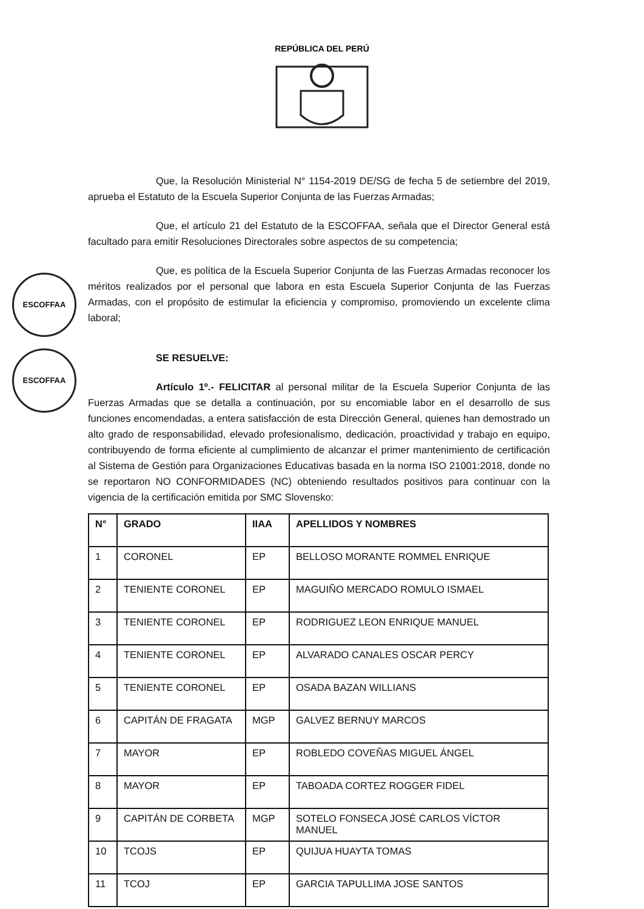REPÚBLICA DEL PERÚ
ESCOFFAA
ESCOFFAA
Que, la Resolución Ministerial N° 1154-2019 DE/SG de fecha 5 de setiembre del 2019, aprueba el Estatuto de la Escuela Superior Conjunta de las Fuerzas Armadas;
Que, el artículo 21 del Estatuto de la ESCOFFAA, señala que el Director General está facultado para emitir Resoluciones Directorales sobre aspectos de su competencia;
Que, es política de la Escuela Superior Conjunta de las Fuerzas Armadas reconocer los méritos realizados por el personal que labora en esta Escuela Superior Conjunta de las Fuerzas Armadas, con el propósito de estimular la eficiencia y compromiso, promoviendo un excelente clima laboral;
SE RESUELVE:
Artículo 1º.- FELICITAR al personal militar de la Escuela Superior Conjunta de las Fuerzas Armadas que se detalla a continuación, por su encomiable labor en el desarrollo de sus funciones encomendadas, a entera satisfacción de esta Dirección General, quienes han demostrado un alto grado de responsabilidad, elevado profesionalismo, dedicación, proactividad y trabajo en equipo, contribuyendo de forma eficiente al cumplimiento de alcanzar el primer mantenimiento de certificación al Sistema de Gestión para Organizaciones Educativas basada en la norma ISO 21001:2018, donde no se reportaron NO CONFORMIDADES (NC) obteniendo resultados positivos para continuar con la vigencia de la certificación emitida por SMC Slovensko:
| N° | GRADO | IIAA | APELLIDOS Y NOMBRES |
| --- | --- | --- | --- |
| 1 | CORONEL | EP | BELLOSO MORANTE ROMMEL ENRIQUE |
| 2 | TENIENTE CORONEL | EP | MAGUIÑO MERCADO ROMULO ISMAEL |
| 3 | TENIENTE CORONEL | EP | RODRIGUEZ LEON ENRIQUE MANUEL |
| 4 | TENIENTE CORONEL | EP | ALVARADO CANALES OSCAR PERCY |
| 5 | TENIENTE CORONEL | EP | OSADA BAZAN WILLIANS |
| 6 | CAPITÁN DE FRAGATA | MGP | GALVEZ BERNUY MARCOS |
| 7 | MAYOR | EP | ROBLEDO COVEÑAS MIGUEL ÁNGEL |
| 8 | MAYOR | EP | TABOADA CORTEZ ROGGER FIDEL |
| 9 | CAPITÁN DE CORBETA | MGP | SOTELO FONSECA JOSÉ CARLOS VÍCTOR MANUEL |
| 10 | TCOJS | EP | QUIJUA HUAYTA TOMAS |
| 11 | TCOJ | EP | GARCIA TAPULLIMA JOSE SANTOS |